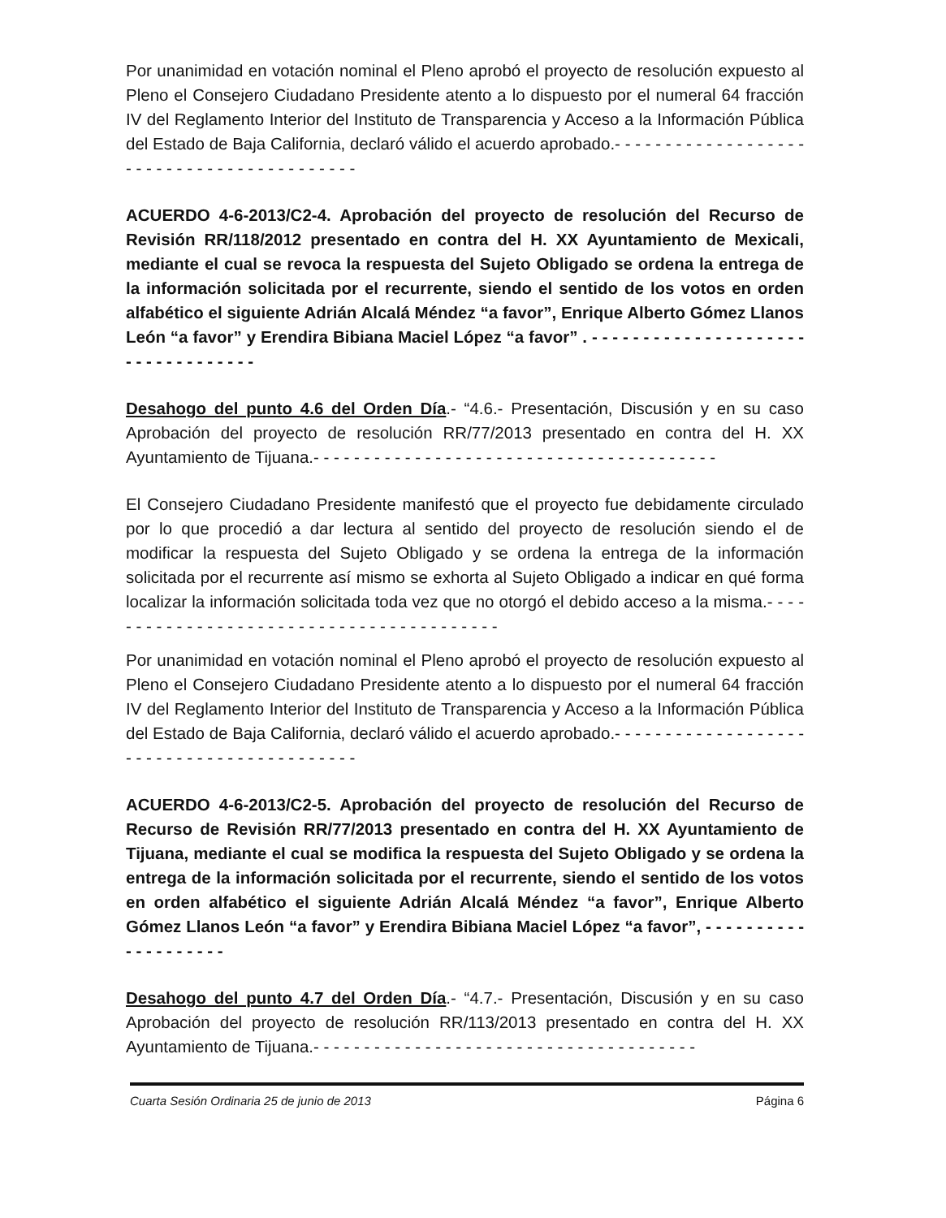Por unanimidad en votación nominal el Pleno aprobó el proyecto de resolución expuesto al Pleno el Consejero Ciudadano Presidente atento a lo dispuesto por el numeral 64 fracción IV del Reglamento Interior del Instituto de Transparencia y Acceso a la Información Pública del Estado de Baja California, declaró válido el acuerdo aprobado.- - - - - - - - - - - - - - - - - - - - - - - - - - - - - - - - - - - - - - - - - -
ACUERDO 4-6-2013/C2-4. Aprobación del proyecto de resolución del Recurso de Revisión RR/118/2012 presentado en contra del H. XX Ayuntamiento de Mexicali, mediante el cual se revoca la respuesta del Sujeto Obligado se ordena la entrega de la información solicitada por el recurrente, siendo el sentido de los votos en orden alfabético el siguiente Adrián Alcalá Méndez “a favor”, Enrique Alberto Gómez Llanos León “a favor” y Erendira Bibiana Maciel López “a favor” . - - - - - - - - - - - - - - - - - - - - - - - - - - - - - - - - - -
Desahogo del punto 4.6 del Orden Día.- “4.6.- Presentación, Discusión y en su caso Aprobación del proyecto de resolución RR/77/2013 presentado en contra del H. XX Ayuntamiento de Tijuana.- - - - - - - - - - - - - - - - - - - - - - - - - - - - - - - - - - - - - - - -
El Consejero Ciudadano Presidente manifestó que el proyecto fue debidamente circulado por lo que procedió a dar lectura al sentido del proyecto de resolución siendo el de modificar la respuesta del Sujeto Obligado y se ordena la entrega de la información solicitada por el recurrente así mismo se exhorta al Sujeto Obligado a indicar en qué forma localizar la información solicitada toda vez que no otorgó el debido acceso a la misma.- - - - - - - - - - - - - - - - - - - - - - - - - - - - - - - - - - - - - - - - -
Por unanimidad en votación nominal el Pleno aprobó el proyecto de resolución expuesto al Pleno el Consejero Ciudadano Presidente atento a lo dispuesto por el numeral 64 fracción IV del Reglamento Interior del Instituto de Transparencia y Acceso a la Información Pública del Estado de Baja California, declaró válido el acuerdo aprobado.- - - - - - - - - - - - - - - - - - - - - - - - - - - - - - - - - - - - - - - - - -
ACUERDO 4-6-2013/C2-5. Aprobación del proyecto de resolución del Recurso de Recurso de Revisión RR/77/2013 presentado en contra del H. XX Ayuntamiento de Tijuana, mediante el cual se modifica la respuesta del Sujeto Obligado y se ordena la entrega de la información solicitada por el recurrente, siendo el sentido de los votos en orden alfabético el siguiente Adrián Alcalá Méndez “a favor”, Enrique Alberto Gómez Llanos León “a favor” y Erendira Bibiana Maciel López “a favor”, - - - - - - - - - - - - - - - - - - - -
Desahogo del punto 4.7 del Orden Día.- “4.7.- Presentación, Discusión y en su caso Aprobación del proyecto de resolución RR/113/2013 presentado en contra del H. XX Ayuntamiento de Tijuana.- - - - - - - - - - - - - - - - - - - - - - - - - - - - - - - - - - - - - -
Cuarta Sesión Ordinaria 25 de junio de 2013 Página 6